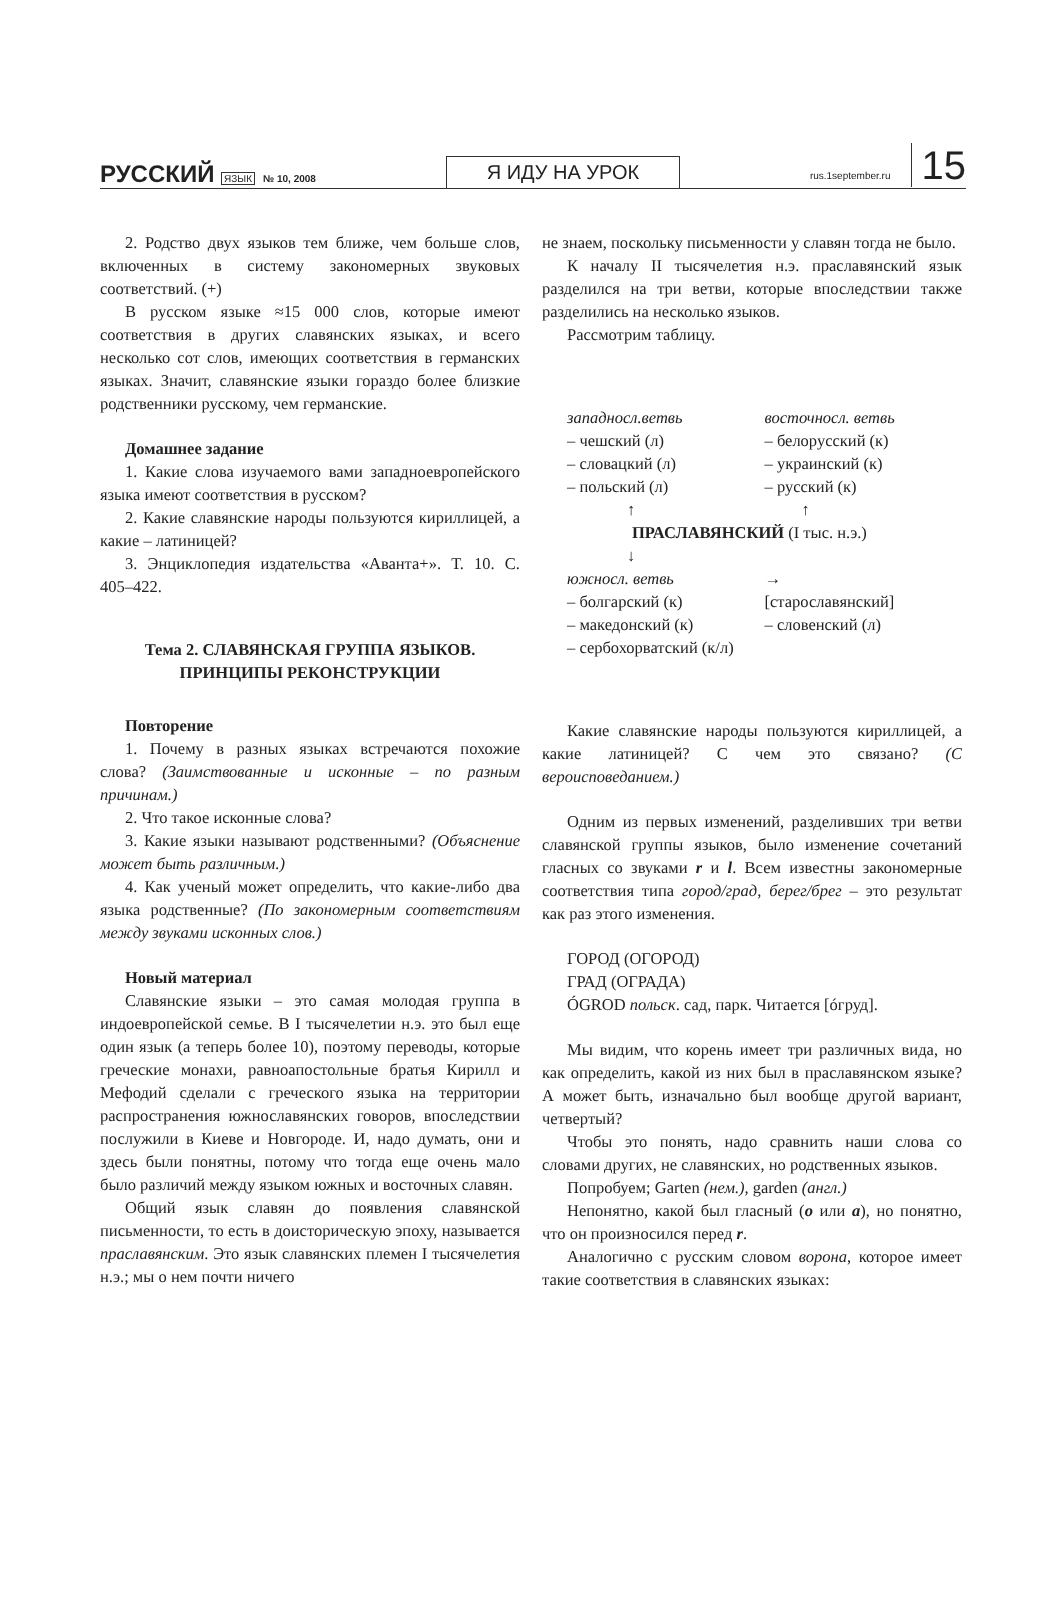РУССКИЙ ЯЗЫК № 10, 2008
Я ИДУ НА УРОК
rus.1september.ru 15
2. Родство двух языков тем ближе, чем больше слов, включенных в систему закономерных звуковых соответствий. (+)
В русском языке ≈15 000 слов, которые имеют соответствия в других славянских языках, и всего несколько сот слов, имеющих соответствия в германских языках. Значит, славянские языки гораздо более близкие родственники русскому, чем германские.
Домашнее задание
1. Какие слова изучаемого вами западноевропейского языка имеют соответствия в русском?
2. Какие славянские народы пользуются кириллицей, а какие – латиницей?
3. Энциклопедия издательства «Аванта+». Т. 10. С. 405–422.
Тема 2. СЛАВЯНСКАЯ ГРУППА ЯЗЫКОВ.
ПРИНЦИПЫ РЕКОНСТРУКЦИИ
Повторение
1. Почему в разных языках встречаются похожие слова? (Заимствованные и исконные – по разным причинам.)
2. Что такое исконные слова?
3. Какие языки называют родственными? (Объяснение может быть различным.)
4. Как ученый может определить, что какие-либо два языка родственные? (По закономерным соответствиям между звуками исконных слов.)
Новый материал
Славянские языки – это самая молодая группа в индоевропейской семье. В I тысячелетии н.э. это был еще один язык (а теперь более 10), поэтому переводы, которые греческие монахи, равноапостольные братья Кирилл и Мефодий сделали с греческого языка на территории распространения южнославянских говоров, впоследствии послужили в Киеве и Новгороде. И, надо думать, они и здесь были понятны, потому что тогда еще очень мало было различий между языком южных и восточных славян.
Общий язык славян до появления славянской письменности, то есть в доисторическую эпоху, называется праславянским. Это язык славянских племен I тысячелетия н.э.; мы о нем почти ничего
не знаем, поскольку письменности у славян тогда не было.
К началу II тысячелетия н.э. праславянский язык разделился на три ветви, которые впоследствии также разделились на несколько языков.
Рассмотрим таблицу.
западносл.ветвь восточносл. ветвь
– чешский (л) – белорусский (к)
– словацкий (л) – украинский (к)
– польский (л) – русский (к)
↑ ↑
ПРАСЛАВЯНСКИЙ (I тыс. н.э.)
↓
южносл. ветвь →
– болгарский (к) [старославянский]
– македонский (к) – словенский (л)
– сербохорватский (к/л)
Какие славянские народы пользуются кириллицей, а какие латиницей? С чем это связано? (С вероисповеданием.)
Одним из первых изменений, разделивших три ветви славянской группы языков, было изменение сочетаний гласных со звуками r и l. Всем известны закономерные соответствия типа город/град, берег/брег – это результат как раз этого изменения.
ГОРОД (ОГОРОД)
ГРАД (ОГРАДА)
ÓGROD польск. сад, парк. Читается [óгруд].
Мы видим, что корень имеет три различных вида, но как определить, какой из них был в праславянском языке? А может быть, изначально был вообще другой вариант, четвертый?
Чтобы это понять, надо сравнить наши слова со словами других, не славянских, но родственных языков.
Попробуем; Garten (нем.), garden (англ.)
Непонятно, какой был гласный (o или a), но понятно, что он произносился перед r.
Аналогично с русским словом ворона, которое имеет такие соответствия в славянских языках: